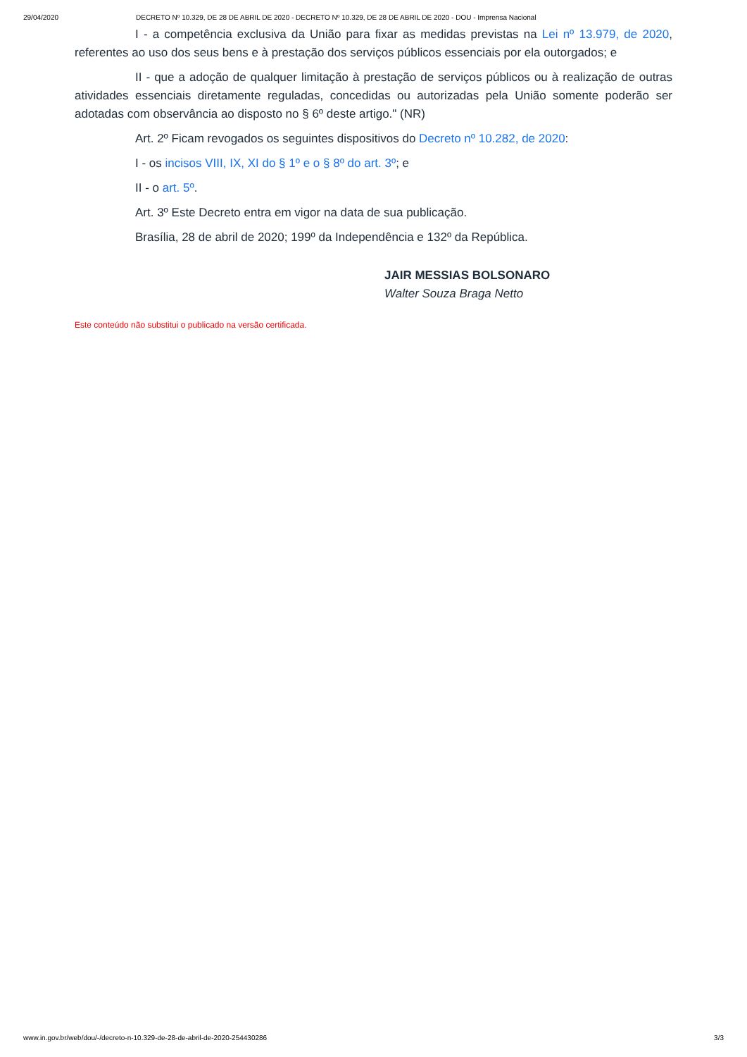29/04/2020 DECRETO Nº 10.329, DE 28 DE ABRIL DE 2020 - DECRETO Nº 10.329, DE 28 DE ABRIL DE 2020 - DOU - Imprensa Nacional
I - a competência exclusiva da União para fixar as medidas previstas na Lei nº 13.979, de 2020, referentes ao uso dos seus bens e à prestação dos serviços públicos essenciais por ela outorgados; e
II - que a adoção de qualquer limitação à prestação de serviços públicos ou à realização de outras atividades essenciais diretamente reguladas, concedidas ou autorizadas pela União somente poderão ser adotadas com observância ao disposto no § 6º deste artigo." (NR)
Art. 2º Ficam revogados os seguintes dispositivos do Decreto nº 10.282, de 2020:
I - os incisos VIII, IX, XI do § 1º e o § 8º do art. 3º; e
II - o art. 5º.
Art. 3º Este Decreto entra em vigor na data de sua publicação.
Brasília, 28 de abril de 2020; 199º da Independência e 132º da República.
JAIR MESSIAS BOLSONARO
Walter Souza Braga Netto
Este conteúdo não substitui o publicado na versão certificada.
www.in.gov.br/web/dou/-/decreto-n-10.329-de-28-de-abril-de-2020-254430286 3/3